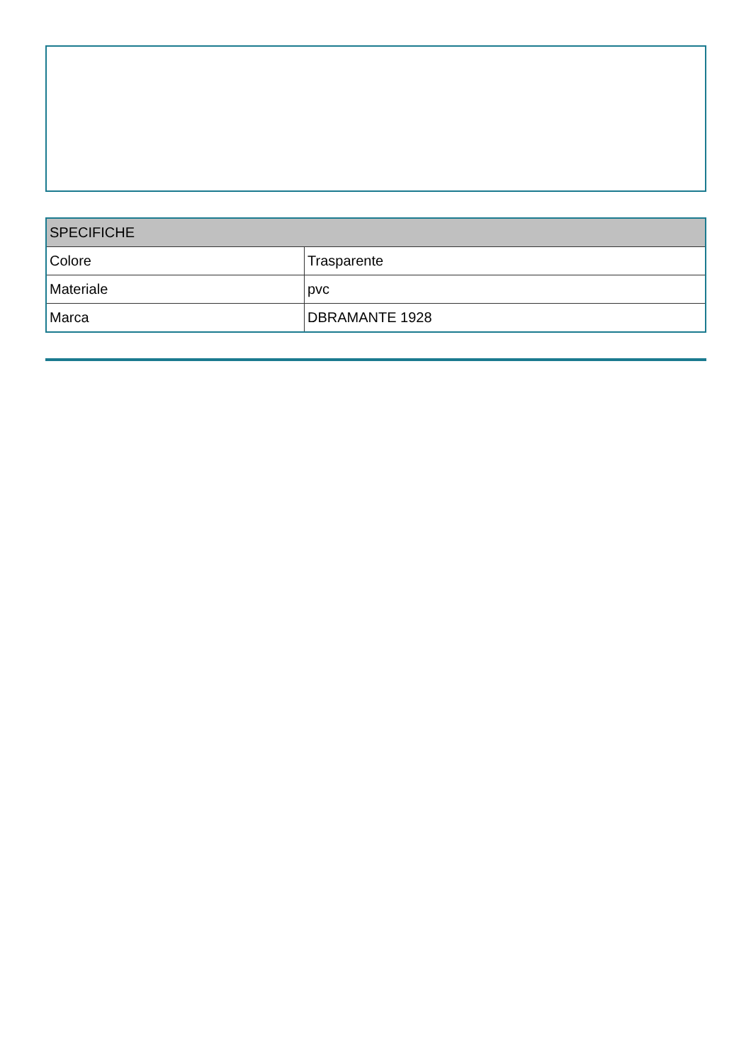| SPECIFICHE | |
| --- | --- |
| Colore | Trasparente |
| Materiale | pvc |
| Marca | DBRAMANTE 1928 |